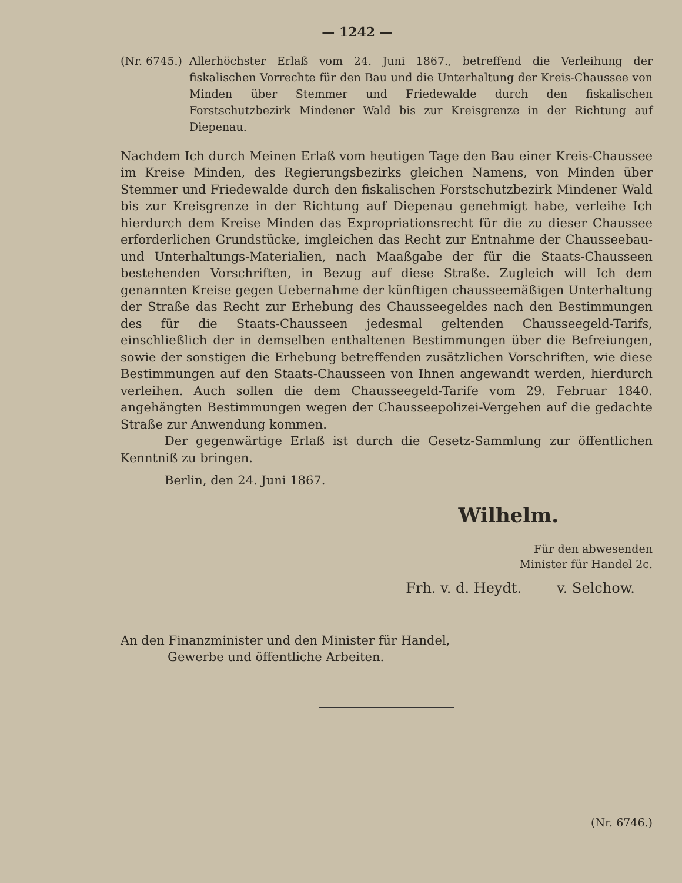— 1242 —
(Nr. 6745.) Allerhöchster Erlaß vom 24. Juni 1867., betreffend die Verleihung der fiskalischen Vorrechte für den Bau und die Unterhaltung der Kreis-Chaussee von Minden über Stemmer und Friedewalde durch den fiskalischen Forstschutzbezirk Mindener Wald bis zur Kreisgrenze in der Richtung auf Diepenau.
Nachdem Ich durch Meinen Erlaß vom heutigen Tage den Bau einer Kreis-Chaussee im Kreise Minden, des Regierungsbezirks gleichen Namens, von Minden über Stemmer und Friedewalde durch den fiskalischen Forstschutzbezirk Mindener Wald bis zur Kreisgrenze in der Richtung auf Diepenau genehmigt habe, verleihe Ich hierdurch dem Kreise Minden das Expropriationsrecht für die zu dieser Chaussee erforderlichen Grundstücke, imgleichen das Recht zur Entnahme der Chausseebau- und Unterhaltungs-Materialien, nach Maaßgabe der für die Staats-Chausseen bestehenden Vorschriften, in Bezug auf diese Straße. Zugleich will Ich dem genannten Kreise gegen Uebernahme der künftigen chausseemäßigen Unterhaltung der Straße das Recht zur Erhebung des Chausseegeldes nach den Bestimmungen des für die Staats-Chausseen jedesmal geltenden Chausseegeld-Tarifs, einschließlich der in demselben enthaltenen Bestimmungen über die Befreiungen, sowie der sonstigen die Erhebung betreffenden zusätzlichen Vorschriften, wie diese Bestimmungen auf den Staats-Chausseen von Ihnen angewandt werden, hierdurch verleihen. Auch sollen die dem Chausseegeld-Tarife vom 29. Februar 1840. angehängten Bestimmungen wegen der Chausseepolizei-Vergehen auf die gedachte Straße zur Anwendung kommen.
Der gegenwärtige Erlaß ist durch die Gesetz-Sammlung zur öffentlichen Kenntniß zu bringen.
Berlin, den 24. Juni 1867.
Wilhelm.
Für den abwesenden
Minister für Handel 2c.
Frh. v. d. Heydt. v. Selchow.
An den Finanzminister und den Minister für Handel,
Gewerbe und öffentliche Arbeiten.
(Nr. 6746.)